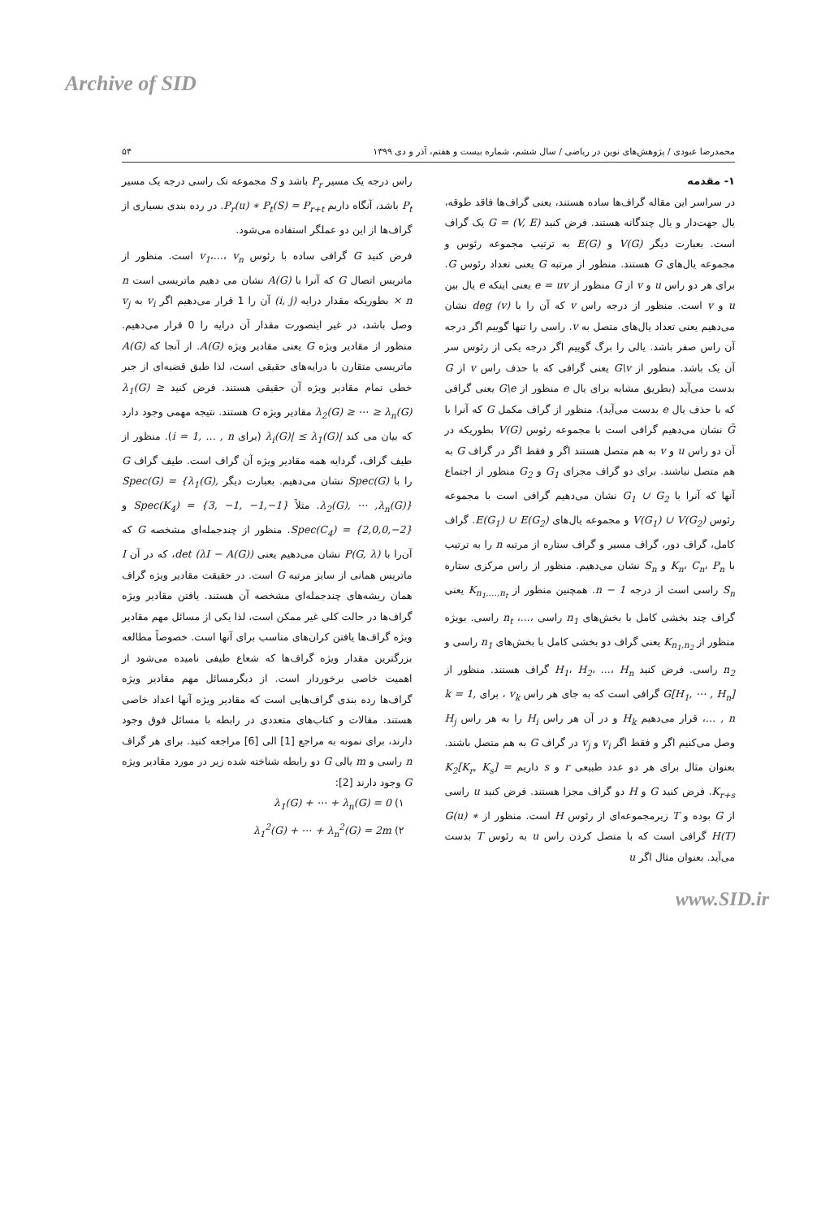Archive of SID
محمدرضا عبودی / پژوهش‌های نوین در ریاضی / سال ششم، شماره بیست و هفتم، آذر و دی ۱۳۹۹ ۵۴
۱- مقدمه
در سراسر این مقاله گراف‌ها ساده هستند، یعنی گراف‌ها فاقد طوقه، یال جهت‌دار و یال چندگانه هستند. فرض کنید G = (V, E) یک گراف است. بعبارت دیگر V(G) و E(G) به ترتیب مجموعه رئوس و مجموعه یال‌های G هستند. منظور از مرتبه G یعنی تعداد رئوس G. برای هر دو راس u و v از G منظور از e = uv یعنی اینکه e یال بین u و v است. منظور از درجه راس v که آن را با deg (v) نشان می‌دهیم یعنی تعداد یال‌های متصل به v. راسی را تنها گوییم اگر درجه آن راس صفر باشد. یالی را برگ گوییم اگر درجه یکی از رئوس سر آن یک باشد. منظور از G\v یعنی گرافی که با حذف راس v از G بدست می‌آید (بطریق مشابه برای یال e منظور از G\e یعنی گرافی که با حذف یال e بدست می‌آید). منظور از گراف مکمل G که آنرا با Ḡ نشان می‌دهیم گرافی است با مجموعه رئوس V(G) بطوریکه در آن دو راس u و v به هم متصل هستند اگر و فقط اگر در گراف G به هم متصل نباشند. برای دو گراف مجزای G<sub>1</sub> و G<sub>2</sub> منظور از اجتماع آنها که آنرا با G<sub>1</sub> ∪ G<sub>2</sub> نشان می‌دهیم گرافی است با مجموعه رئوس V(G<sub>1</sub>) ∪ V(G<sub>2</sub>) و مجموعه یال‌های E(G<sub>1</sub>) ∪ E(G<sub>2</sub>). گراف کامل، گراف دور، گراف مسیر و گراف ستاره از مرتبه n را به ترتیب با K<sub>n</sub>، C<sub>n</sub>، P<sub>n</sub> و S<sub>n</sub> نشان می‌دهیم. منظور از راس مرکزی ستاره S<sub>n</sub> راسی است از درجه n − 1. همچنین منظور از K<sub>n<sub>1</sub>,…,n<sub>t</sub></sub> یعنی گراف چند بخشی کامل با بخش‌های n<sub>1</sub> راسی ،...، n<sub>t</sub> راسی. بویژه منظور از K<sub>n<sub>1</sub>,n<sub>2</sub></sub> یعنی گراف دو بخشی کامل با بخش‌های n<sub>1</sub> راسی و n<sub>2</sub> راسی. فرض کنید H<sub>1</sub>، H<sub>2</sub>، ...، H<sub>n</sub> گراف هستند. منظور از G[H<sub>1</sub>, ⋯ , H<sub>n</sub>] گرافی است که به جای هر راس v<sub>k</sub> ، برای k = 1, … , n، قرار می‌دهیم H<sub>k</sub> و در آن هر راس H<sub>i</sub> را به هر راس H<sub>j</sub> وصل می‌کنیم اگر و فقط اگر v<sub>i</sub> و v<sub>j</sub> در گراف G به هم متصل باشند. بعنوان مثال برای هر دو عدد طبیعی r و s داریم K<sub>2</sub>[K<sub>r</sub>, K<sub>s</sub>] = K<sub>r+s</sub>. فرض کنید G و H دو گراف مجزا هستند. فرض کنید u راسی از G بوده و T زیرمجموعه‌ای از رئوس H است. منظور از G(u) ∗ H(T) گرافی است که با متصل کردن راس u به رئوس T بدست می‌آید. بعنوان مثال اگر u
راس درجه یک مسیر P<sub>r</sub> باشد و S مجموعه تک راسی درجه یک مسیر P<sub>t</sub> باشد، آنگاه داریم P<sub>r</sub>(u) ∗ P<sub>t</sub>(S) = P<sub>r+t</sub>. در رده بندی بسیاری از گراف‌ها از این دو عملگر استفاده می‌شود.
فرض کنید G گرافی ساده با رئوس v<sub>1</sub>،...، v<sub>n</sub> است. منظور از ماتریس اتصال G که آنرا با A(G) نشان می دهیم ماتریسی است n × n بطوریکه مقدار درایه (i, j) آن را 1 قرار می‌دهیم اگر v<sub>i</sub> به v<sub>j</sub> وصل باشد، در غیر اینصورت مقدار آن درایه را 0 قرار می‌دهیم. منظور از مقادیر ویژه G یعنی مقادیر ویژه A(G). از آنجا که A(G) ماتریسی متقارن با درایه‌های حقیقی است، لذا طبق قضیه‌ای از جبر خطی تمام مقادیر ویژه آن حقیقی هستند. فرض کنید λ<sub>1</sub>(G) ≥ λ<sub>2</sub>(G) ≥ ⋯ ≥ λ<sub>n</sub>(G) مقادیر ویژه G هستند. نتیجه مهمی وجود دارد که بیان می کند |λ<sub>i</sub>(G)| ≤ λ<sub>1</sub>(G) (برای i = 1, … , n). منظور از طیف گراف، گردایه همه مقادیر ویژه آن گراف است. طیف گراف G را با Spec(G) نشان می‌دهیم. بعبارت دیگر Spec(G) = {λ<sub>1</sub>(G), λ<sub>2</sub>(G), ⋯ ,λ<sub>n</sub>(G)}. مثلاً Spec(K<sub>4</sub>) = {3, −1, −1,−1} و Spec(C<sub>4</sub>) = {2,0,0,−2}. منظور از چندجمله‌ای مشخصه G که آن‌را با P(G, λ) نشان می‌دهیم یعنی det (λI − A(G))، که در آن I ماتریس همانی از سایز مرتبه G است. در حقیقت مقادیر ویژه گراف همان ریشه‌های چندجمله‌ای مشخصه آن هستند. یافتن مقادیر ویژه گراف‌ها در حالت کلی غیر ممکن است، لذا یکی از مسائل مهم مقادیر ویژه گراف‌ها یافتن کران‌های مناسب برای آنها است. خصوصاً مطالعه بزرگترین مقدار ویژه گراف‌ها که شعاع طیفی نامیده می‌شود از اهمیت خاصی برخوردار است. از دیگرمسائل مهم مقادیر ویژه گراف‌ها رده بندی گراف‌هایی است که مقادیر ویژه آنها اعداد خاصی هستند. مقالات و کتاب‌های متعددی در رابطه با مسائل فوق وجود دارند، برای نمونه به مراجع [1] الی [6] مراجعه کنید. برای هر گراف n راسی و m یالی G دو رابطه شناخته شده زیر در مورد مقادیر ویژه G وجود دارند [2]:
۱) λ<sub>1</sub>(G) + ⋯ + λ<sub>n</sub>(G) = 0
۲) λ<sub>1</sub><sup>2</sup>(G) + ⋯ + λ<sub>n</sub><sup>2</sup>(G) = 2m
www.SID.ir